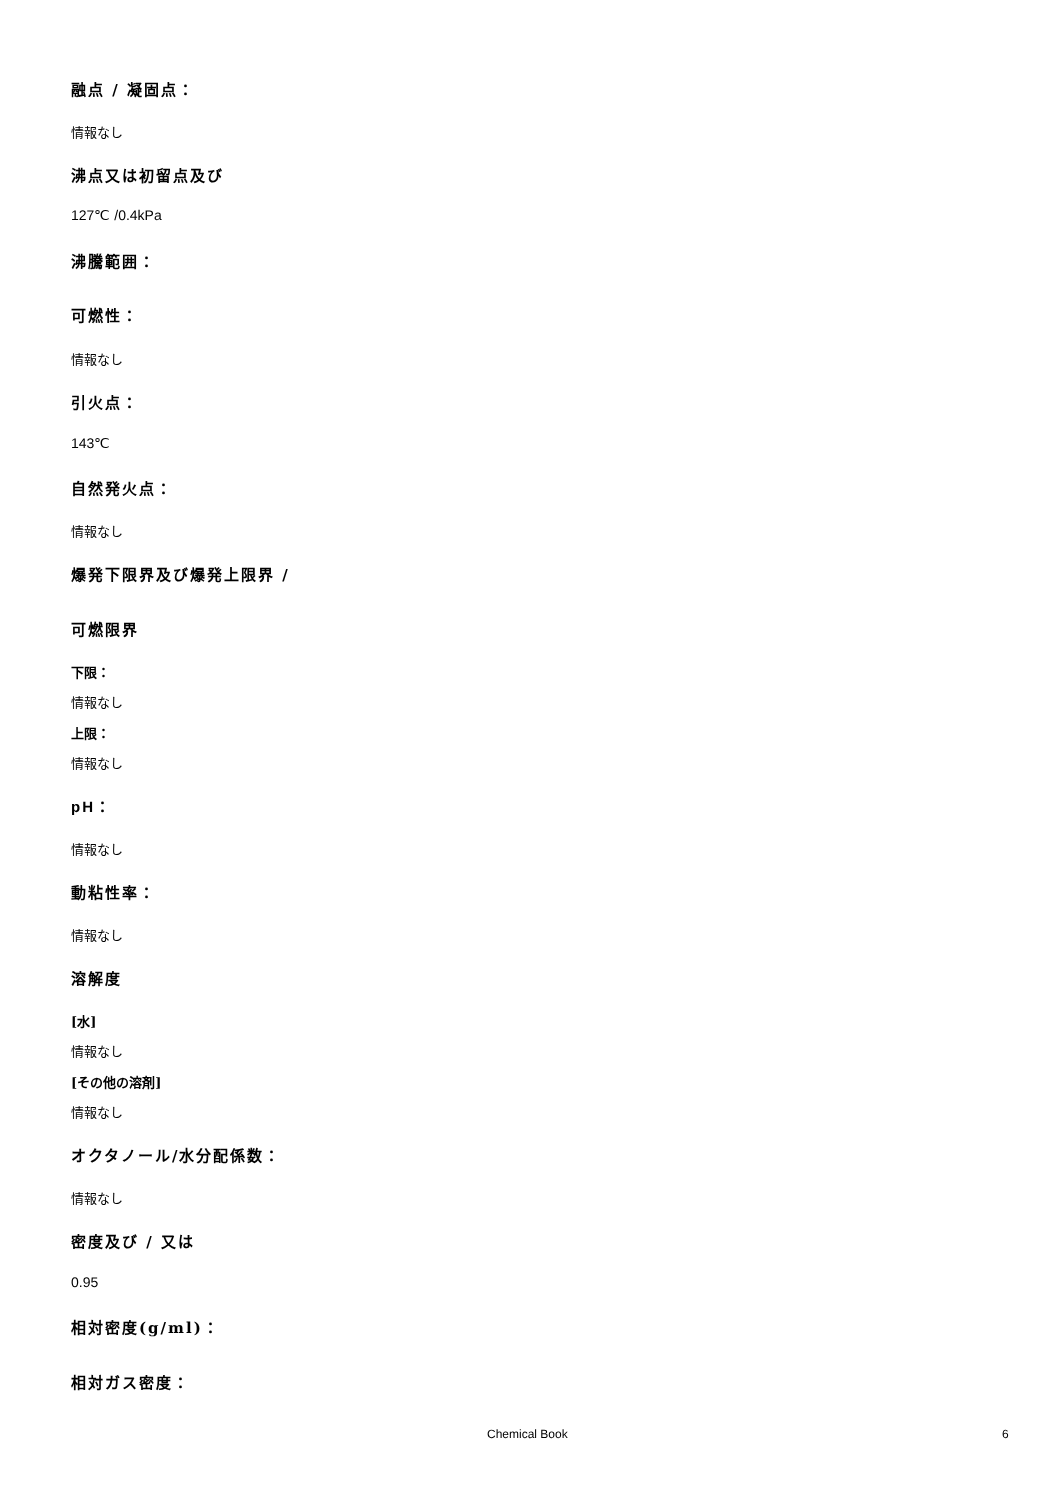融点 / 凝固点：
情報なし
沸点又は初留点及び
127℃ /0.4kPa
沸騰範囲：
可燃性：
情報なし
引火点：
143℃
自然発火点：
情報なし
爆発下限界及び爆発上限界 /
可燃限界
下限：
情報なし
上限：
情報なし
pH：
情報なし
動粘性率：
情報なし
溶解度
[水]
情報なし
[その他の溶剤]
情報なし
オクタノール/水分配係数：
情報なし
密度及び / 又は
0.95
相対密度(g/ml)：
相対ガス密度：
Chemical Book 6